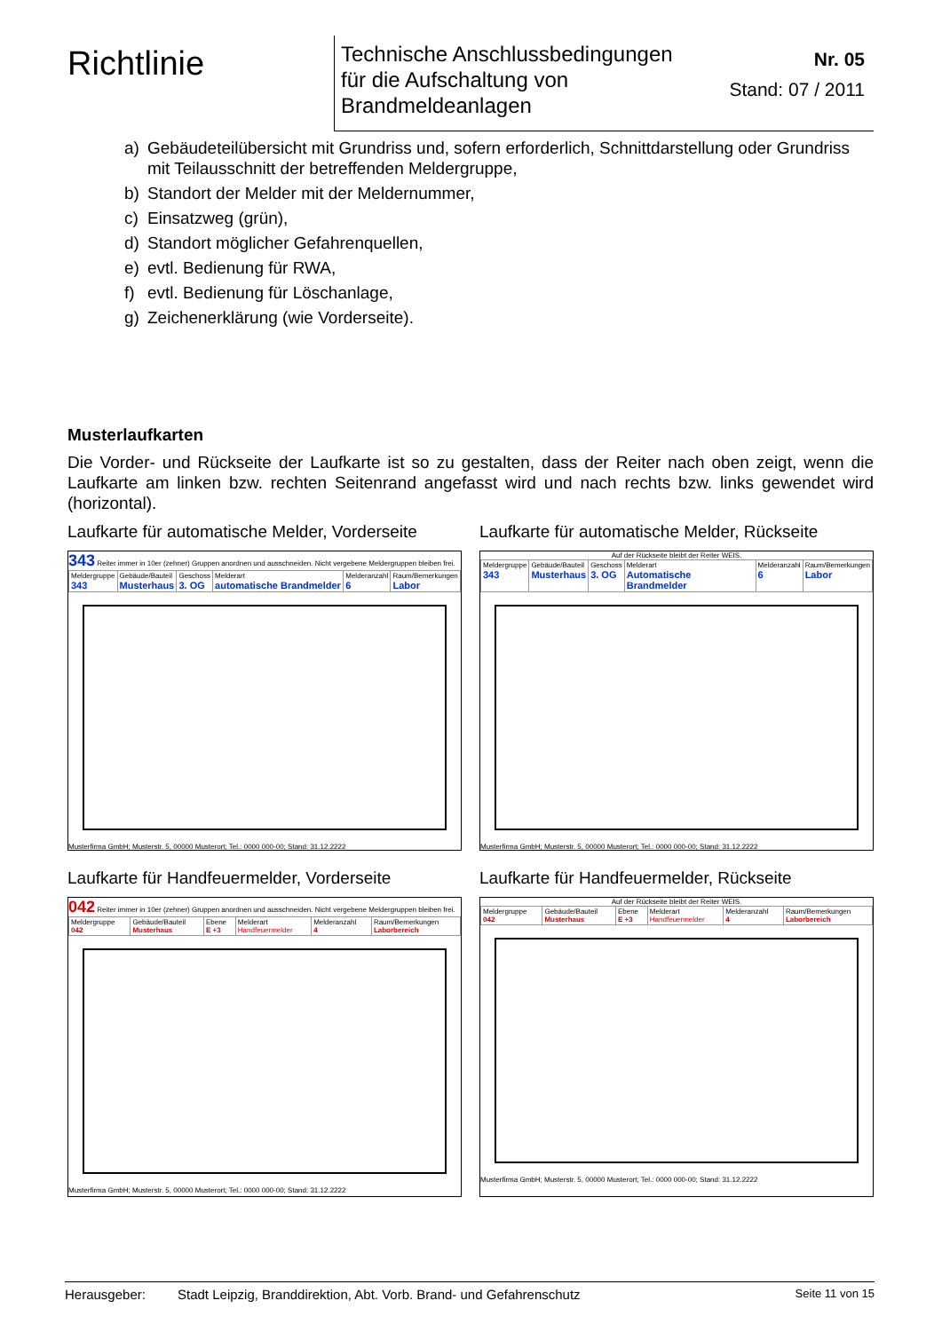Richtlinie
Technische Anschlussbedingungen
für die Aufschaltung von
Brandmeldeanlagen
Nr. 05
Stand: 07 / 2011
a) Gebäudeteilübersicht mit Grundriss und, sofern erforderlich, Schnittdarstellung oder Grundriss mit Teilausschnitt der betreffenden Meldergruppe,
b) Standort der Melder mit der Meldernummer,
c) Einsatzweg (grün),
d) Standort möglicher Gefahrenquellen,
e) evtl. Bedienung für RWA,
f) evtl. Bedienung für Löschanlage,
g) Zeichenerklärung (wie Vorderseite).
Musterlaufkarten
Die Vorder- und Rückseite der Laufkarte ist so zu gestalten, dass der Reiter nach oben zeigt, wenn die Laufkarte am linken bzw. rechten Seitenrand angefasst wird und nach rechts bzw. links gewendet wird (horizontal).
Laufkarte für automatische Melder, Vorderseite
343 Reiter immer in 10er (zehner) Gruppen anordnen und ausschneiden. Nicht vergebene Meldergruppen bleiben frei.
| Meldergruppe 343 | Gebäude/Bauteil Musterhaus | Geschoss 3. OG | Melderart automatische Brandmelder | Melderanzahl 6 | Raum/Bemerkungen Labor |
Musterfirma GmbH; Musterstr. 5, 00000 Musterort; Tel.: 0000 000-00; Stand: 31.12.2222
Laufkarte für automatische Melder, Rückseite
Auf der Rückseite bleibt der Reiter WEIS.
| Meldergruppe 343 | Gebäude/Bauteil Musterhaus | Geschoss 3. OG | Melderart Automatische Brandmelder | Melderanzahl 6 | Raum/Bemerkungen Labor |
Musterfirma GmbH; Musterstr. 5, 00000 Musterort; Tel.: 0000 000-00; Stand: 31.12.2222
Laufkarte für Handfeuermelder, Vorderseite
042 Reiter immer in 10er (zehner) Gruppen anordnen und ausschneiden. Nicht vergebene Meldergruppen bleiben frei.
| Meldergruppe 042 | Gebäude/Bauteil Musterhaus | Ebene E +3 | Melderart Handfeuermelder | Melderanzahl 4 | Raum/Bemerkungen Laborbereich |
Musterfirma GmbH; Musterstr. 5, 00000 Musterort; Tel.: 0000 000-00; Stand: 31.12.2222
Laufkarte für Handfeuermelder, Rückseite
Auf der Rückseite bleibt der Reiter WEIS.
| Meldergruppe 042 | Gebäude/Bauteil Musterhaus | Ebene E +3 | Melderart Handfeuermelder | Melderanzahl 4 | Raum/Bemerkungen Laborbereich |
Musterfirma GmbH; Musterstr. 5, 00000 Musterort; Tel.: 0000 000-00; Stand: 31.12.2222
Herausgeber: Stadt Leipzig, Branddirektion, Abt. Vorb. Brand- und Gefahrenschutz Seite 11 von 15